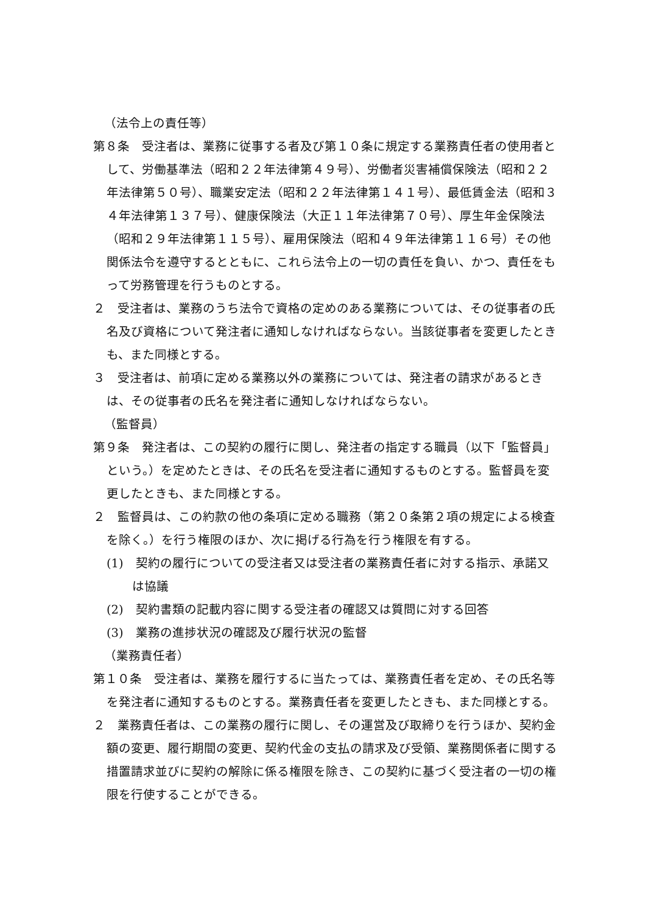（法令上の責任等）
第８条　受注者は、業務に従事する者及び第１０条に規定する業務責任者の使用者として、労働基準法（昭和２２年法律第４９号）、労働者災害補償保険法（昭和２２年法律第５０号）、職業安定法（昭和２２年法律第１４１号）、最低賃金法（昭和３４年法律第１３７号）、健康保険法（大正１１年法律第７０号）、厚生年金保険法（昭和２９年法律第１１５号）、雇用保険法（昭和４９年法律第１１６号）その他関係法令を遵守するとともに、これら法令上の一切の責任を負い、かつ、責任をもって労務管理を行うものとする。
２　受注者は、業務のうち法令で資格の定めのある業務については、その従事者の氏名及び資格について発注者に通知しなければならない。当該従事者を変更したときも、また同様とする。
３　受注者は、前項に定める業務以外の業務については、発注者の請求があるときは、その従事者の氏名を発注者に通知しなければならない。
（監督員）
第９条　発注者は、この契約の履行に関し、発注者の指定する職員（以下「監督員」という。）を定めたときは、その氏名を受注者に通知するものとする。監督員を変更したときも、また同様とする。
２　監督員は、この約款の他の条項に定める職務（第２０条第２項の規定による検査を除く。）を行う権限のほか、次に掲げる行為を行う権限を有する。
(1)　契約の履行についての受注者又は受注者の業務責任者に対する指示、承諾又は協議
(2)　契約書類の記載内容に関する受注者の確認又は質問に対する回答
(3)　業務の進捗状況の確認及び履行状況の監督
（業務責任者）
第１０条　受注者は、業務を履行するに当たっては、業務責任者を定め、その氏名等を発注者に通知するものとする。業務責任者を変更したときも、また同様とする。
２　業務責任者は、この業務の履行に関し、その運営及び取締りを行うほか、契約金額の変更、履行期間の変更、契約代金の支払の請求及び受領、業務関係者に関する措置請求並びに契約の解除に係る権限を除き、この契約に基づく受注者の一切の権限を行使することができる。